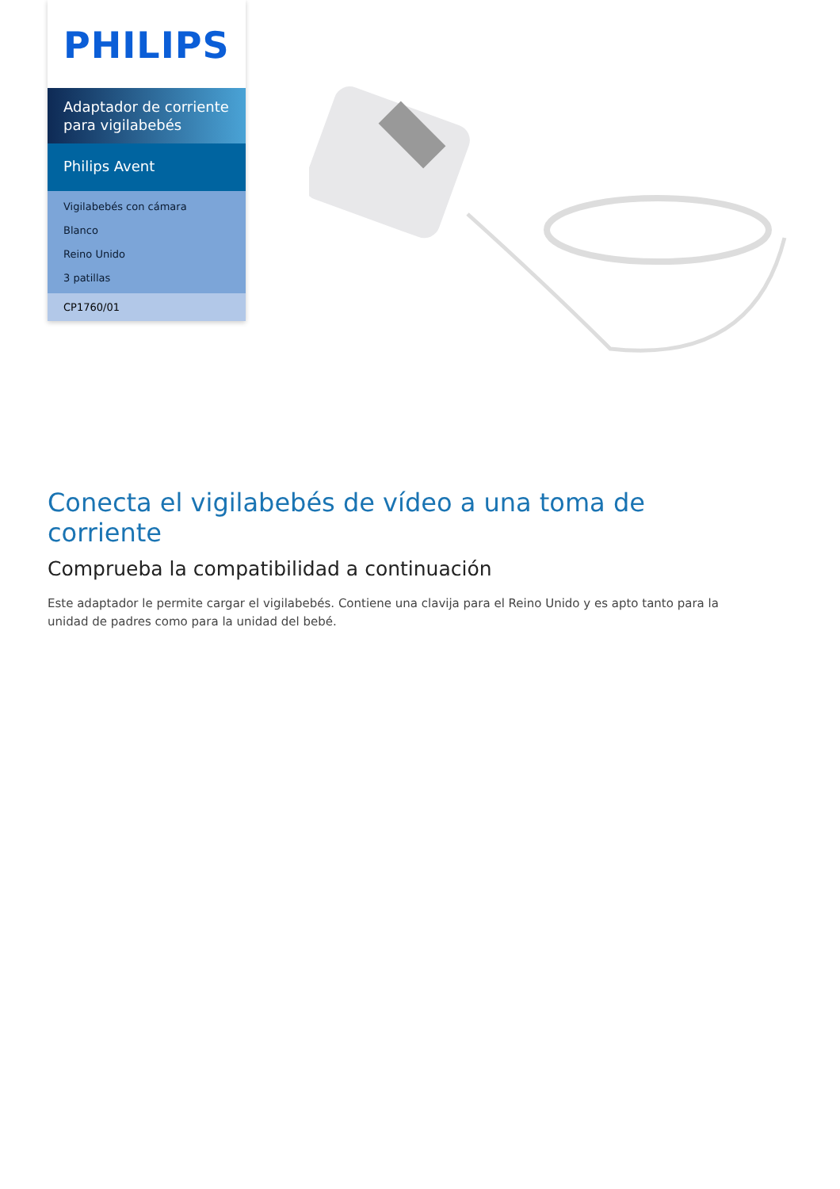PHILIPS
Adaptador de corriente para vigilabebés
Philips Avent
Vigilabebés con cámara
Blanco
Reino Unido
3 patillas
CP1760/01
Conecta el vigilabebés de vídeo a una toma de corriente
Comprueba la compatibilidad a continuación
Este adaptador le permite cargar el vigilabebés. Contiene una clavija para el Reino Unido y es apto tanto para la unidad de padres como para la unidad del bebé.